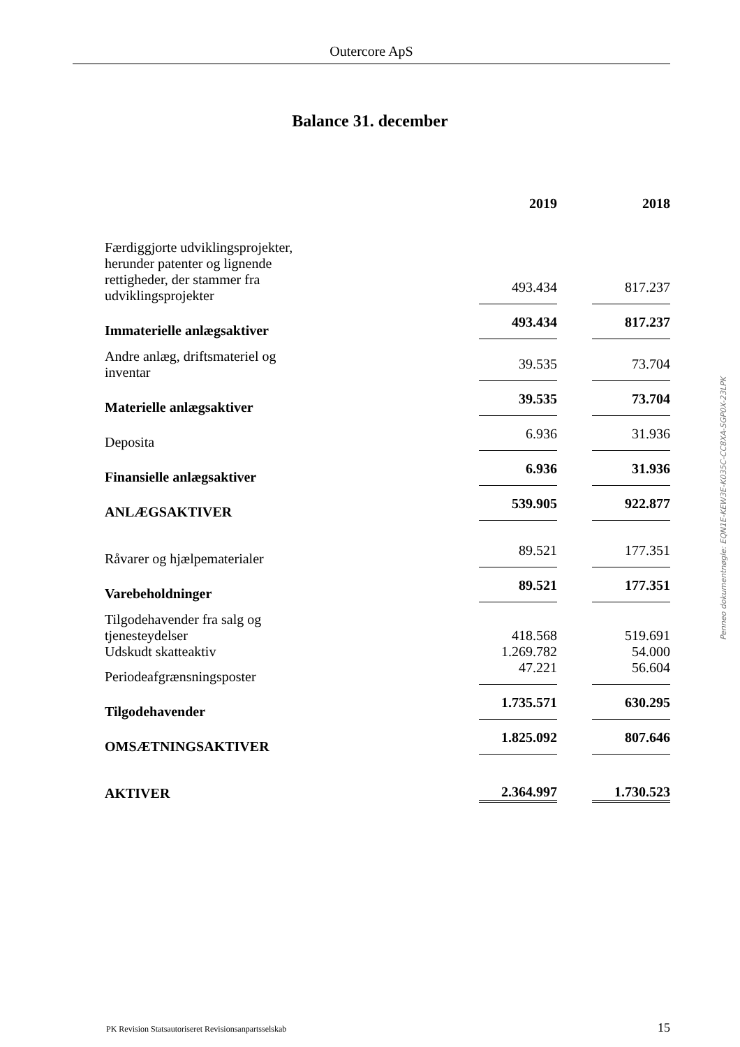Outercore ApS
Balance 31. december
| | 2019 | | 2018 |
| Færdiggjorte udviklingsprojekter, herunder patenter og lignende rettigheder, der stammer fra udviklingsprojekter | 493.434 | | 817.237 |
| Immaterielle anlægsaktiver | 493.434 | | 817.237 |
| Andre anlæg, driftsmateriel og inventar | 39.535 | | 73.704 |
| Materielle anlægsaktiver | 39.535 | | 73.704 |
| Deposita | 6.936 | | 31.936 |
| Finansielle anlægsaktiver | 6.936 | | 31.936 |
| ANLÆGSAKTIVER | 539.905 | | 922.877 |
| Råvarer og hjælpematerialer | 89.521 | | 177.351 |
| Varebeholdninger | 89.521 | | 177.351 |
| Tilgodehavender fra salg og tjenesteydelser | 418.568 | | 519.691 |
| Udskudt skatteaktiv | 1.269.782 | | 54.000 |
| Periodeafgrænsningsposter | 47.221 | | 56.604 |
| Tilgodehavender | 1.735.571 | | 630.295 |
| OMSÆTNINGSAKTIVER | 1.825.092 | | 807.646 |
| AKTIVER | 2.364.997 | | 1.730.523 |
Penneo dokumentnøgle: EQN1E-KEW3E-K035C-CC8XA-SGP0X-23LPK
PK Revision Statsautoriseret Revisionsanpartsselskab 15